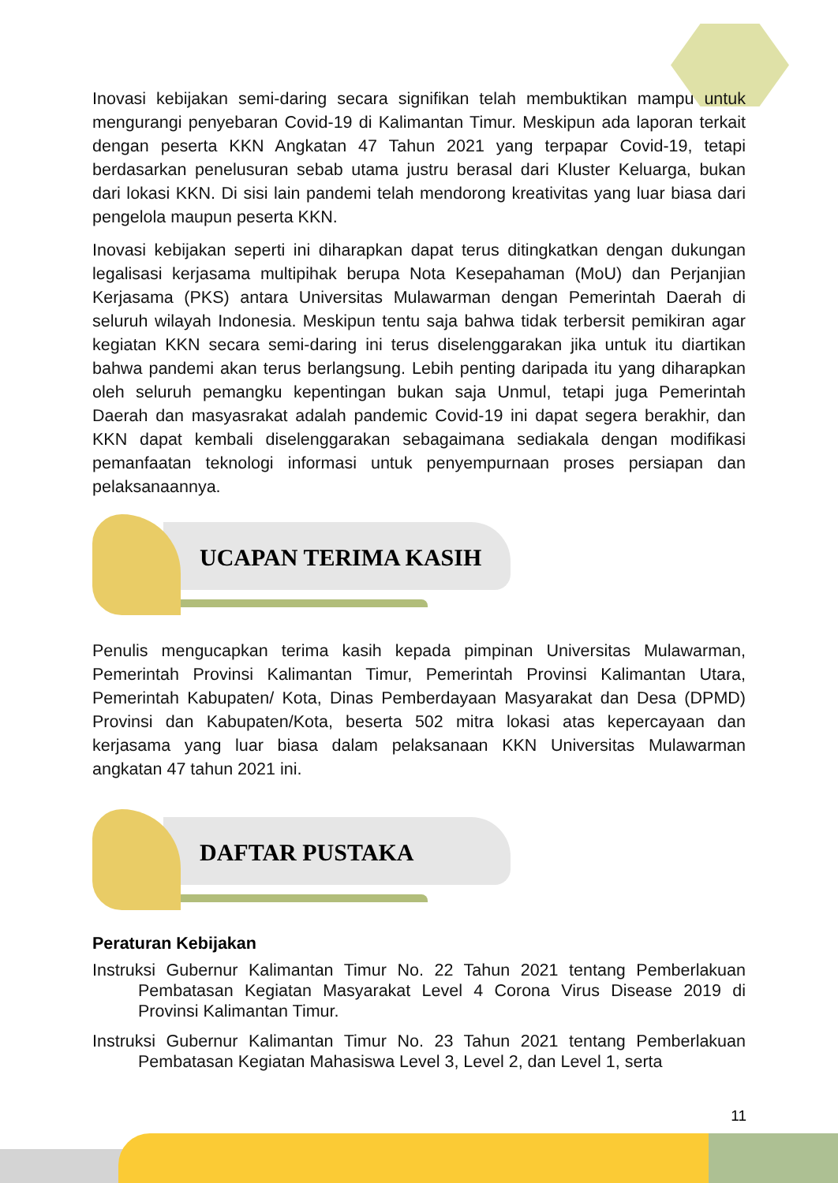Inovasi kebijakan semi-daring secara signifikan telah membuktikan mampu untuk mengurangi penyebaran Covid-19 di Kalimantan Timur. Meskipun ada laporan terkait dengan peserta KKN Angkatan 47 Tahun 2021 yang terpapar Covid-19, tetapi berdasarkan penelusuran sebab utama justru berasal dari Kluster Keluarga, bukan dari lokasi KKN. Di sisi lain pandemi telah mendorong kreativitas yang luar biasa dari pengelola maupun peserta KKN.
Inovasi kebijakan seperti ini diharapkan dapat terus ditingkatkan dengan dukungan legalisasi kerjasama multipihak berupa Nota Kesepahaman (MoU) dan Perjanjian Kerjasama (PKS) antara Universitas Mulawarman dengan Pemerintah Daerah di seluruh wilayah Indonesia. Meskipun tentu saja bahwa tidak terbersit pemikiran agar kegiatan KKN secara semi-daring ini terus diselenggarakan jika untuk itu diartikan bahwa pandemi akan terus berlangsung. Lebih penting daripada itu yang diharapkan oleh seluruh pemangku kepentingan bukan saja Unmul, tetapi juga Pemerintah Daerah dan masyasrakat adalah pandemic Covid-19 ini dapat segera berakhir, dan KKN dapat kembali diselenggarakan sebagaimana sediakala dengan modifikasi pemanfaatan teknologi informasi untuk penyempurnaan proses persiapan dan pelaksanaannya.
UCAPAN TERIMA KASIH
Penulis mengucapkan terima kasih kepada pimpinan Universitas Mulawarman, Pemerintah Provinsi Kalimantan Timur, Pemerintah Provinsi Kalimantan Utara, Pemerintah Kabupaten/ Kota, Dinas Pemberdayaan Masyarakat dan Desa (DPMD) Provinsi dan Kabupaten/Kota, beserta 502 mitra lokasi atas kepercayaan dan kerjasama yang luar biasa dalam pelaksanaan KKN Universitas Mulawarman angkatan 47 tahun 2021 ini.
DAFTAR PUSTAKA
Peraturan Kebijakan
Instruksi Gubernur Kalimantan Timur No. 22 Tahun 2021 tentang Pemberlakuan Pembatasan Kegiatan Masyarakat Level 4 Corona Virus Disease 2019 di Provinsi Kalimantan Timur.
Instruksi Gubernur Kalimantan Timur No. 23 Tahun 2021 tentang Pemberlakuan Pembatasan Kegiatan Mahasiswa Level 3, Level 2, dan Level 1, serta
11